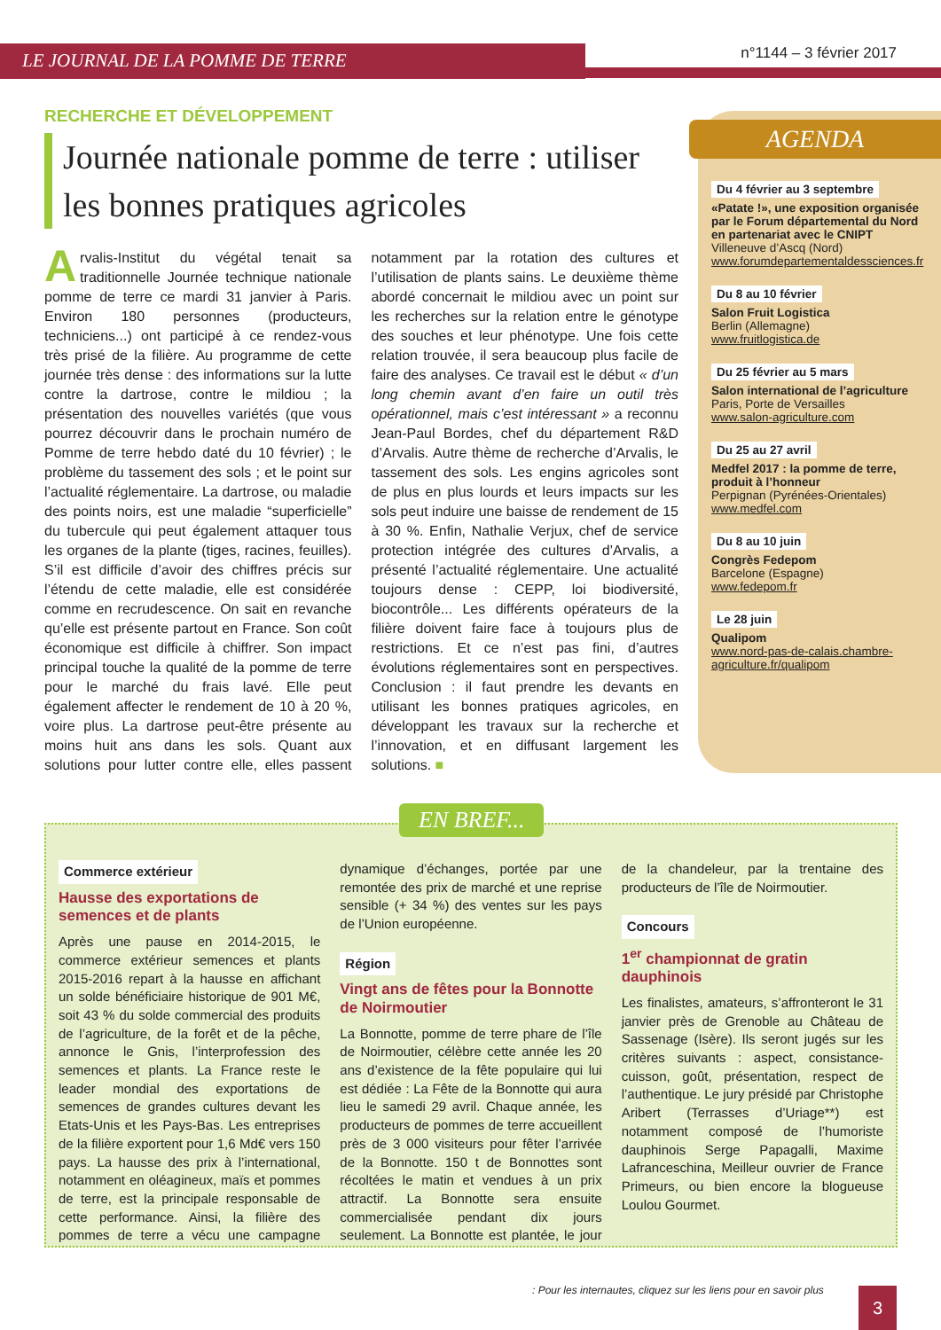LE JOURNAL DE LA POMME DE TERRE n°1144 – 3 février 2017
RECHERCHE ET DÉVELOPPEMENT
Journée nationale pomme de terre : utiliser les bonnes pratiques agricoles
Arvalis-Institut du végétal tenait sa traditionnelle Journée technique nationale pomme de terre ce mardi 31 janvier à Paris. Environ 180 personnes (producteurs, techniciens...) ont participé à ce rendez-vous très prisé de la filière. Au programme de cette journée très dense : des informations sur la lutte contre la dartrose, contre le mildiou ; la présentation des nouvelles variétés (que vous pourrez découvrir dans le prochain numéro de Pomme de terre hebdo daté du 10 février) ; le problème du tassement des sols ; et le point sur l’actualité réglementaire. La dartrose, ou maladie des points noirs, est une maladie “superficielle” du tubercule qui peut également attaquer tous les organes de la plante (tiges, racines, feuilles). S’il est difficile d’avoir des chiffres précis sur l’étendu de cette maladie, elle est considérée comme en recrudescence. On sait en revanche qu’elle est présente partout en France. Son coût économique est difficile à chiffrer. Son impact principal touche la qualité de la pomme de terre pour le marché du frais lavé. Elle peut également affecter le rendement de 10 à 20 %, voire plus. La dartrose peut-être présente au moins huit ans dans les sols. Quant aux solutions pour lutter contre elle, elles passent notamment par la rotation des cultures et l’utilisation de plants sains. Le deuxième thème abordé concernait le mildiou avec un point sur les recherches sur la relation entre le génotype des souches et leur phénotype. Une fois cette relation trouvée, il sera beaucoup plus facile de faire des analyses. Ce travail est le début « d’un long chemin avant d’en faire un outil très opérationnel, mais c’est intéressant » a reconnu Jean-Paul Bordes, chef du département R&D d’Arvalis. Autre thème de recherche d’Arvalis, le tassement des sols. Les engins agricoles sont de plus en plus lourds et leurs impacts sur les sols peut induire une baisse de rendement de 15 à 30 %. Enfin, Nathalie Verjux, chef de service protection intégrée des cultures d’Arvalis, a présenté l’actualité réglementaire. Une actualité toujours dense : CEPP, loi biodiversité, biocontrôle... Les différents opérateurs de la filière doivent faire face à toujours plus de restrictions. Et ce n’est pas fini, d’autres évolutions réglementaires sont en perspectives. Conclusion : il faut prendre les devants en utilisant les bonnes pratiques agricoles, en développant les travaux sur la recherche et l’innovation, et en diffusant largement les solutions. ■
AGENDA
Du 4 février au 3 septembre
«Patate !», une exposition organisée par le Forum départemental du Nord en partenariat avec le CNIPT
Villeneuve d’Ascq (Nord)
www.forumdepartementaldessciences.fr
Du 8 au 10 février
Salon Fruit Logistica
Berlin (Allemagne)
www.fruitlogistica.de
Du 25 février au 5 mars
Salon international de l’agriculture
Paris, Porte de Versailles
www.salon-agriculture.com
Du 25 au 27 avril
Medfel 2017 : la pomme de terre, produit à l’honneur
Perpignan (Pyrénées-Orientales)
www.medfel.com
Du 8 au 10 juin
Congrès Fedepom
Barcelone (Espagne)
www.fedepom.fr
Le 28 juin
Qualipom
www.nord-pas-de-calais.chambre-agriculture.fr/qualipom
EN BREF...
Commerce extérieur
Hausse des exportations de semences et de plants
Après une pause en 2014-2015, le commerce extérieur semences et plants 2015-2016 repart à la hausse en affichant un solde bénéficiaire historique de 901 M€, soit 43 % du solde commercial des produits de l’agriculture, de la forêt et de la pêche, annonce le Gnis, l’interprofession des semences et plants. La France reste le leader mondial des exportations de semences de grandes cultures devant les Etats-Unis et les Pays-Bas. Les entreprises de la filière exportent pour 1,6 Md€ vers 150 pays. La hausse des prix à l’international, notamment en oléagineux, maïs et pommes de terre, est la principale responsable de cette performance. Ainsi, la filière des pommes de terre a vécu une campagne dynamique d’échanges, portée par une remontée des prix de marché et une reprise sensible (+ 34 %) des ventes sur les pays de l’Union européenne.
Région
Vingt ans de fêtes pour la Bonnotte de Noirmoutier
La Bonnotte, pomme de terre phare de l’île de Noirmoutier, célèbre cette année les 20 ans d’existence de la fête populaire qui lui est dédiée : La Fête de la Bonnotte qui aura lieu le samedi 29 avril. Chaque année, les producteurs de pommes de terre accueillent près de 3 000 visiteurs pour fêter l’arrivée de la Bonnotte. 150 t de Bonnottes sont récoltées le matin et vendues à un prix attractif. La Bonnotte sera ensuite commercialisée pendant dix jours seulement. La Bonnotte est plantée, le jour de la chandeleur, par la trentaine des producteurs de l’île de Noirmoutier.
Concours
1<sup>er</sup> championnat de gratin dauphinois
Les finalistes, amateurs, s’affronteront le 31 janvier près de Grenoble au Château de Sassenage (Isère). Ils seront jugés sur les critères suivants : aspect, consistance-cuisson, goût, présentation, respect de l’authentique. Le jury présidé par Christophe Aribert (Terrasses d’Uriage**) est notamment composé de l’humoriste dauphinois Serge Papagalli, Maxime Lafranceschina, Meilleur ouvrier de France Primeurs, ou bien encore la blogueuse Loulou Gourmet.
: Pour les internautes, cliquez sur les liens pour en savoir plus
3